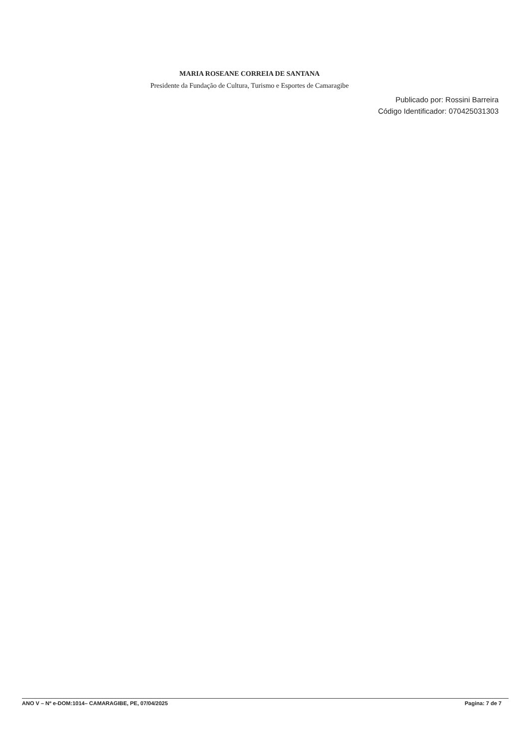MARIA ROSEANE CORREIA DE SANTANA
Presidente da Fundação de Cultura, Turismo e Esportes de Camaragibe
Publicado por: Rossini Barreira
Código Identificador: 070425031303
ANO V – Nº e-DOM:1014– CAMARAGIBE, PE, 07/04/2025 Pagina: 7 de 7